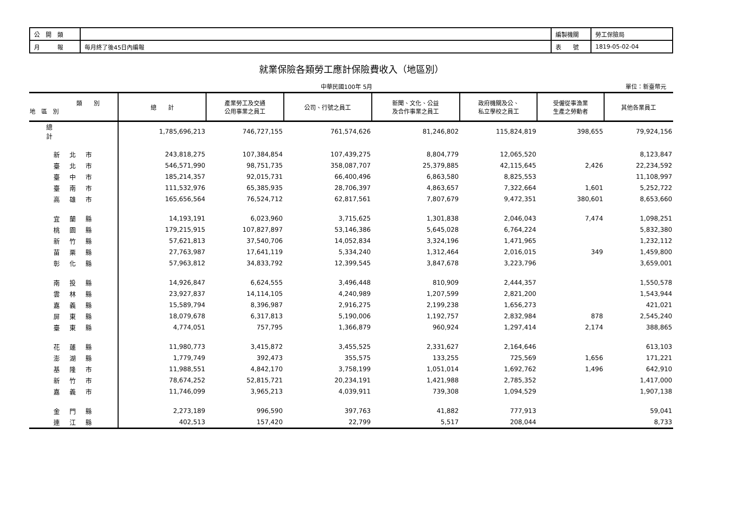| 公 開 類 | | 編製機關 | 勞工保險局 |
| 月 報 | 每月終了後45日內編報 | 表 號 | 1819-05-02-04 |
就業保險各類勞工應計保險費收入（地區別）
中華民國100年 5月 單位：新臺幣元
| 類 別 地 區 別 | 總 計 | 產業勞工及交通 公用事業之員工 | 公司、行號之員工 | 新聞、文化、公益 及合作事業之員工 | 政府機關及公、 私立學校之員工 | 受僱從事漁業 生產之勞動者 | 其他各業員工 |
| --- | --- | --- | --- | --- | --- | --- | --- |
| 總計 | 1,785,696,213 | 746,727,155 | 761,574,626 | 81,246,802 | 115,824,819 | 398,655 | 79,924,156 |
| 新北市 | 243,818,275 | 107,384,854 | 107,439,275 | 8,804,779 | 12,065,520 | | 8,123,847 |
| 臺北市 | 546,571,990 | 98,751,735 | 358,087,707 | 25,379,885 | 42,115,645 | 2,426 | 22,234,592 |
| 臺中市 | 185,214,357 | 92,015,731 | 66,400,496 | 6,863,580 | 8,825,553 | | 11,108,997 |
| 臺南市 | 111,532,976 | 65,385,935 | 28,706,397 | 4,863,657 | 7,322,664 | 1,601 | 5,252,722 |
| 高雄市 | 165,656,564 | 76,524,712 | 62,817,561 | 7,807,679 | 9,472,351 | 380,601 | 8,653,660 |
| 宜蘭縣 | 14,193,191 | 6,023,960 | 3,715,625 | 1,301,838 | 2,046,043 | 7,474 | 1,098,251 |
| 桃園縣 | 179,215,915 | 107,827,897 | 53,146,386 | 5,645,028 | 6,764,224 | | 5,832,380 |
| 新竹縣 | 57,621,813 | 37,540,706 | 14,052,834 | 3,324,196 | 1,471,965 | | 1,232,112 |
| 苗栗縣 | 27,763,987 | 17,641,119 | 5,334,240 | 1,312,464 | 2,016,015 | 349 | 1,459,800 |
| 彰化縣 | 57,963,812 | 34,833,792 | 12,399,545 | 3,847,678 | 3,223,796 | | 3,659,001 |
| 南投縣 | 14,926,847 | 6,624,555 | 3,496,448 | 810,909 | 2,444,357 | | 1,550,578 |
| 雲林縣 | 23,927,837 | 14,114,105 | 4,240,989 | 1,207,599 | 2,821,200 | | 1,543,944 |
| 嘉義縣 | 15,589,794 | 8,396,987 | 2,916,275 | 2,199,238 | 1,656,273 | | 421,021 |
| 屏東縣 | 18,079,678 | 6,317,813 | 5,190,006 | 1,192,757 | 2,832,984 | 878 | 2,545,240 |
| 臺東縣 | 4,774,051 | 757,795 | 1,366,879 | 960,924 | 1,297,414 | 2,174 | 388,865 |
| 花蓮縣 | 11,980,773 | 3,415,872 | 3,455,525 | 2,331,627 | 2,164,646 | | 613,103 |
| 澎湖縣 | 1,779,749 | 392,473 | 355,575 | 133,255 | 725,569 | 1,656 | 171,221 |
| 基隆市 | 11,988,551 | 4,842,170 | 3,758,199 | 1,051,014 | 1,692,762 | 1,496 | 642,910 |
| 新竹市 | 78,674,252 | 52,815,721 | 20,234,191 | 1,421,988 | 2,785,352 | | 1,417,000 |
| 嘉義市 | 11,746,099 | 3,965,213 | 4,039,911 | 739,308 | 1,094,529 | | 1,907,138 |
| 金門縣 | 2,273,189 | 996,590 | 397,763 | 41,882 | 777,913 | | 59,041 |
| 連江縣 | 402,513 | 157,420 | 22,799 | 5,517 | 208,044 | | 8,733 |